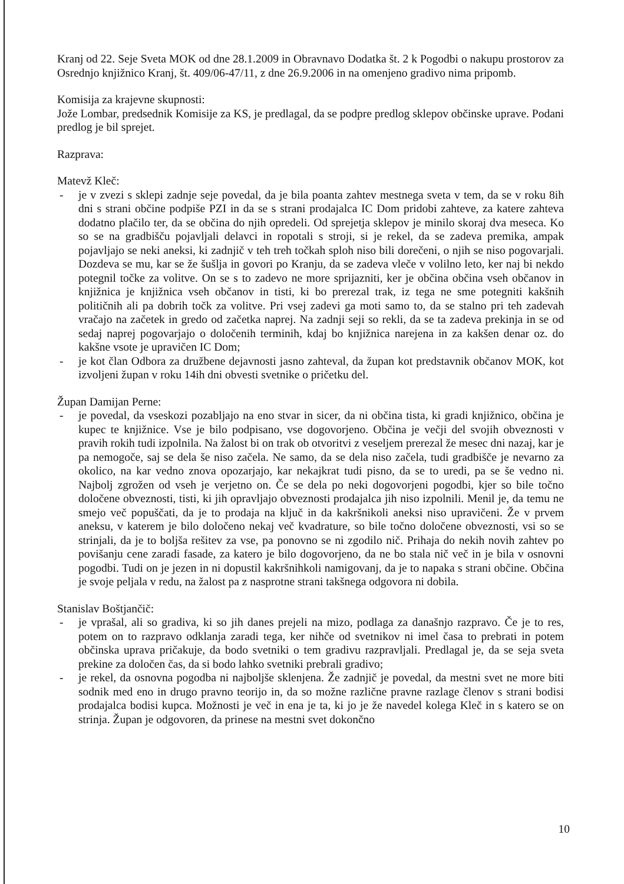Kranj od 22. Seje Sveta MOK od dne 28.1.2009 in Obravnavo Dodatka št. 2 k Pogodbi o nakupu prostorov za Osrednjo knjižnico Kranj, št. 409/06-47/11, z dne 26.9.2006 in na omenjeno gradivo nima pripomb.
Komisija za krajevne skupnosti:
Jože Lombar, predsednik Komisije za KS, je predlagal, da se podpre predlog sklepov občinske uprave. Podani predlog je bil sprejet.
Razprava:
Matevž Kleč:
- je v zvezi s sklepi zadnje seje povedal, da je bila poanta zahtev mestnega sveta v tem, da se v roku 8ih dni s strani občine podpiše PZI in da se s strani prodajalca IC Dom pridobi zahteve, za katere zahteva dodatno plačilo ter, da se občina do njih opredeli. Od sprejetja sklepov je minilo skoraj dva meseca. Ko so se na gradbišču pojavljali delavci in ropotali s stroji, si je rekel, da se zadeva premika, ampak pojavljajo se neki aneksi, ki zadnjič v teh treh točkah sploh niso bili dorečeni, o njih se niso pogovarjali. Dozdeva se mu, kar se že šušlja in govori po Kranju, da se zadeva vleče v volilno leto, ker naj bi nekdo potegnil točke za volitve. On se s to zadevo ne more sprijazniti, ker je občina občina vseh občanov in knjižnica je knjižnica vseh občanov in tisti, ki bo prerezal trak, iz tega ne sme potegniti kakšnih političnih ali pa dobrih točk za volitve. Pri vsej zadevi ga moti samo to, da se stalno pri teh zadevah vračajo na začetek in gredo od začetka naprej. Na zadnji seji so rekli, da se ta zadeva prekinja in se od sedaj naprej pogovarjajo o določenih terminih, kdaj bo knjižnica narejena in za kakšen denar oz. do kakšne vsote je upravičen IC Dom;
- je kot član Odbora za družbene dejavnosti jasno zahteval, da župan kot predstavnik občanov MOK, kot izvoljeni župan v roku 14ih dni obvesti svetnike o pričetku del.
Župan Damijan Perne:
- je povedal, da vseskozi pozabljajo na eno stvar in sicer, da ni občina tista, ki gradi knjižnico, občina je kupec te knjižnice. Vse je bilo podpisano, vse dogovorjeno. Občina je večji del svojih obveznosti v pravih rokih tudi izpolnila. Na žalost bi on trak ob otvoritvi z veseljem prerezal že mesec dni nazaj, kar je pa nemogoče, saj se dela še niso začela. Ne samo, da se dela niso začela, tudi gradbišče je nevarno za okolico, na kar vedno znova opozarjajo, kar nekajkrat tudi pisno, da se to uredi, pa se še vedno ni. Najbolj zgrožen od vseh je verjetno on. Če se dela po neki dogovorjeni pogodbi, kjer so bile točno določene obveznosti, tisti, ki jih opravljajo obveznosti prodajalca jih niso izpolnili. Menil je, da temu ne smejo več popuščati, da je to prodaja na ključ in da kakršnikoli aneksi niso upravičeni. Že v prvem aneksu, v katerem je bilo določeno nekaj več kvadrature, so bile točno določene obveznosti, vsi so se strinjali, da je to boljša rešitev za vse, pa ponovno se ni zgodilo nič. Prihaja do nekih novih zahtev po povišanju cene zaradi fasade, za katero je bilo dogovorjeno, da ne bo stala nič več in je bila v osnovni pogodbi. Tudi on je jezen in ni dopustil kakršnihkoli namigovanj, da je to napaka s strani občine. Občina je svoje peljala v redu, na žalost pa z nasprotne strani takšnega odgovora ni dobila.
Stanislav Boštjančič:
- je vprašal, ali so gradiva, ki so jih danes prejeli na mizo, podlaga za današnjo razpravo. Če je to res, potem on to razpravo odklanja zaradi tega, ker nihče od svetnikov ni imel časa to prebrati in potem občinska uprava pričakuje, da bodo svetniki o tem gradivu razpravljali. Predlagal je, da se seja sveta prekine za določen čas, da si bodo lahko svetniki prebrali gradivo;
- je rekel, da osnovna pogodba ni najboljše sklenjena. Že zadnjič je povedal, da mestni svet ne more biti sodnik med eno in drugo pravno teorijo in, da so možne različne pravne razlage členov s strani bodisi prodajalca bodisi kupca. Možnosti je več in ena je ta, ki jo je že navedel kolega Kleč in s katero se on strinja. Župan je odgovoren, da prinese na mestni svet dokončno
10